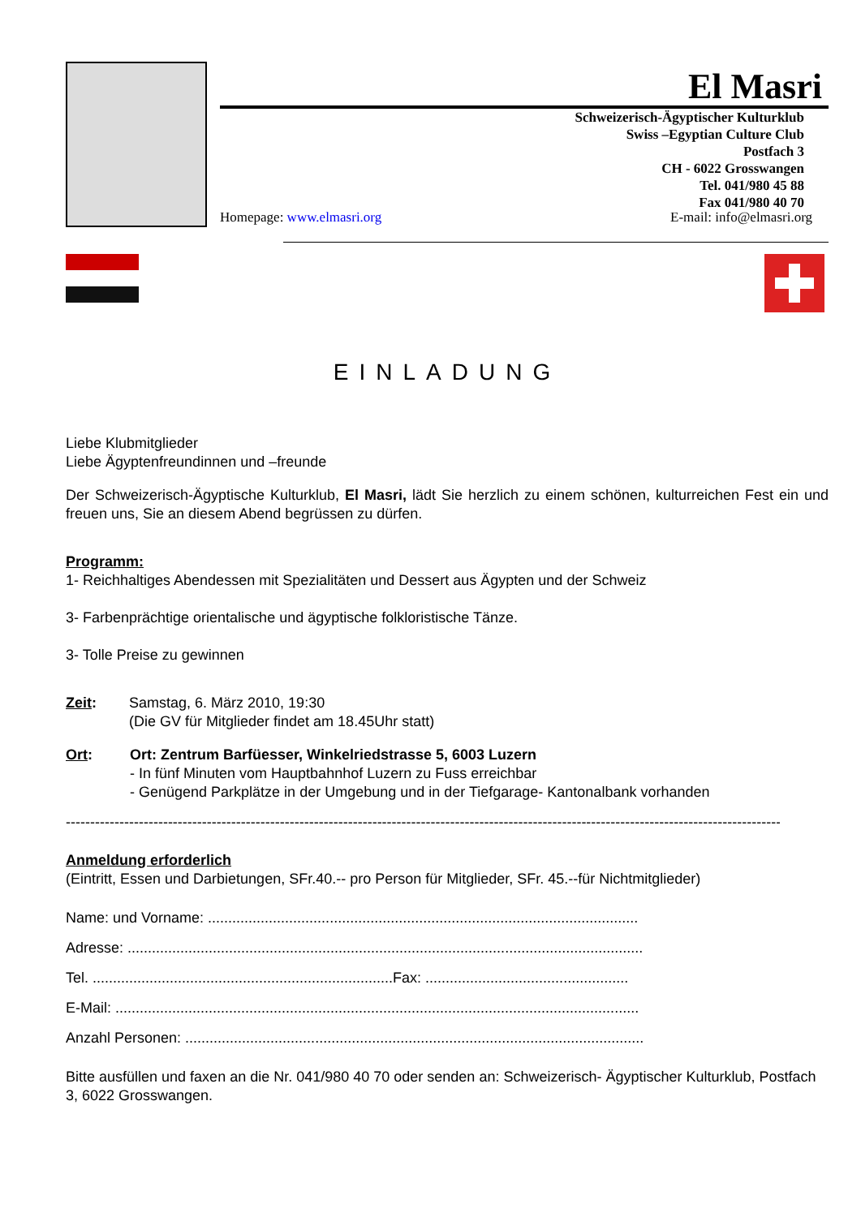El Masri
Schweizerisch-Ägyptischer Kulturklub
Swiss –Egyptian Culture Club
Postfach 3
CH - 6022 Grosswangen
Tel. 041/980 45 88
Fax 041/980 40 70
Homepage: www.elmasri.org E-mail: info@elmasri.org
EINLADUNG
Liebe Klubmitglieder
Liebe Ägyptenfreundinnen und –freunde
Der Schweizerisch-Ägyptische Kulturklub, El Masri, lädt Sie herzlich zu einem schönen, kulturreichen Fest ein und freuen uns, Sie an diesem Abend begrüssen zu dürfen.
Programm:
1- Reichhaltiges Abendessen mit Spezialitäten und Dessert aus Ägypten und der Schweiz
3- Farbenprächtige orientalische und ägyptische folkloristische Tänze.
3- Tolle Preise zu gewinnen
Zeit: Samstag, 6. März 2010, 19:30
(Die GV für Mitglieder findet am 18.45Uhr statt)
Ort: Ort: Zentrum Barfüesser, Winkelriedstrasse 5, 6003 Luzern
- In fünf Minuten vom Hauptbahnhof Luzern zu Fuss erreichbar
- Genügend Parkplätze in der Umgebung und in der Tiefgarage- Kantonalbank vorhanden
------------------------------------------------------------------------------------------------------------------------------------------------------
Anmeldung erforderlich
(Eintritt, Essen und Darbietungen, SFr.40.-- pro Person für Mitglieder, SFr. 45.--für Nichtmitglieder)
Name: und Vorname: ..........................................................................................................
Adresse: ...............................................................................................................................
Tel. ..........................................................................Fax: ..................................................
E-Mail: .................................................................................................................................
Anzahl Personen: .................................................................................................................
Bitte ausfüllen und faxen an die Nr. 041/980 40 70 oder senden an: Schweizerisch- Ägyptischer Kulturklub, Postfach 3, 6022 Grosswangen.